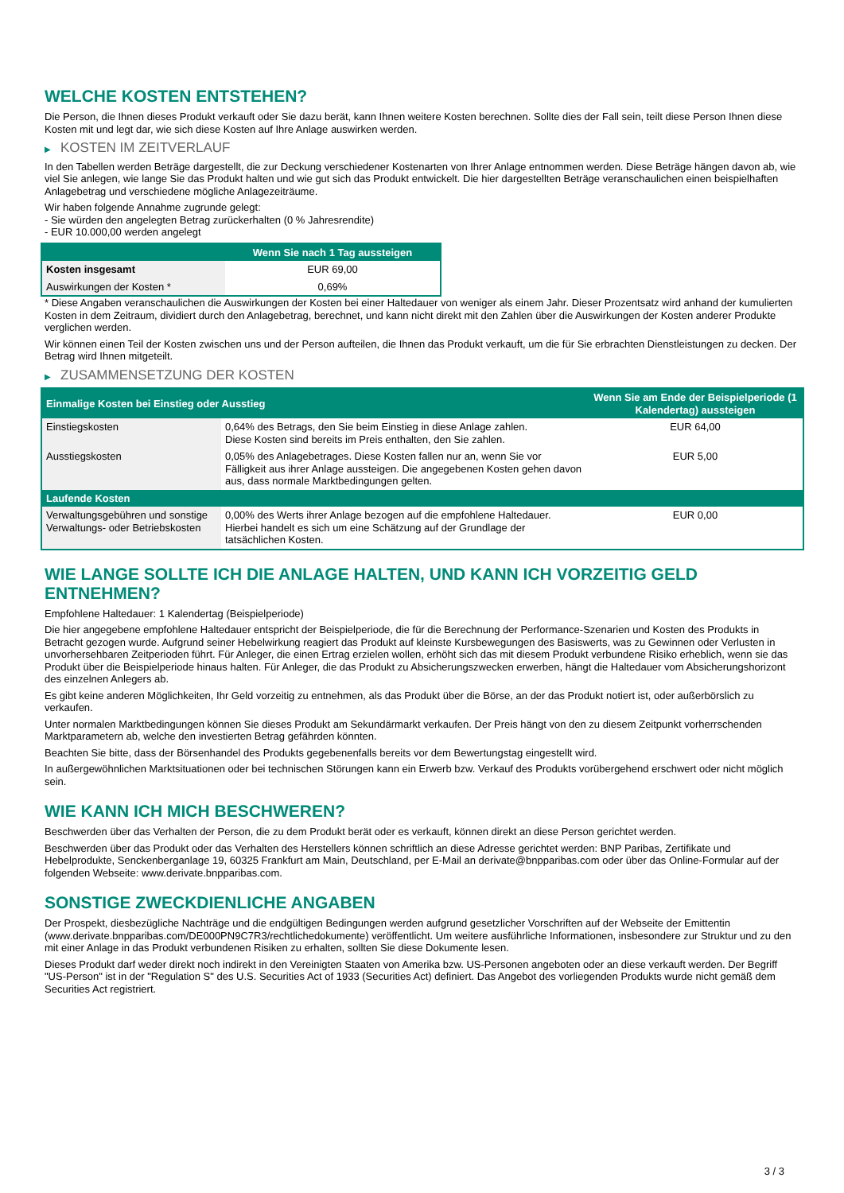WELCHE KOSTEN ENTSTEHEN?
Die Person, die Ihnen dieses Produkt verkauft oder Sie dazu berät, kann Ihnen weitere Kosten berechnen. Sollte dies der Fall sein, teilt diese Person Ihnen diese Kosten mit und legt dar, wie sich diese Kosten auf Ihre Anlage auswirken werden.
▶ KOSTEN IM ZEITVERLAUF
In den Tabellen werden Beträge dargestellt, die zur Deckung verschiedener Kostenarten von Ihrer Anlage entnommen werden. Diese Beträge hängen davon ab, wie viel Sie anlegen, wie lange Sie das Produkt halten und wie gut sich das Produkt entwickelt. Die hier dargestellten Beträge veranschaulichen einen beispielhaften Anlagebetrag und verschiedene mögliche Anlagezeiträume.
Wir haben folgende Annahme zugrunde gelegt:
- Sie würden den angelegten Betrag zurückerhalten (0 % Jahresrendite)
- EUR 10.000,00 werden angelegt
| | Wenn Sie nach 1 Tag aussteigen |
| --- | --- |
| Kosten insgesamt | EUR 69,00 |
| Auswirkungen der Kosten * | 0,69% |
* Diese Angaben veranschaulichen die Auswirkungen der Kosten bei einer Haltedauer von weniger als einem Jahr. Dieser Prozentsatz wird anhand der kumulierten Kosten in dem Zeitraum, dividiert durch den Anlagebetrag, berechnet, und kann nicht direkt mit den Zahlen über die Auswirkungen der Kosten anderer Produkte verglichen werden.
Wir können einen Teil der Kosten zwischen uns und der Person aufteilen, die Ihnen das Produkt verkauft, um die für Sie erbrachten Dienstleistungen zu decken. Der Betrag wird Ihnen mitgeteilt.
▶ ZUSAMMENSETZUNG DER KOSTEN
| Einmalige Kosten bei Einstieg oder Ausstieg | | Wenn Sie am Ende der Beispielperiode (1 Kalendertag) aussteigen |
| --- | --- | --- |
| Einstiegskosten | 0,64% des Betrags, den Sie beim Einstieg in diese Anlage zahlen. Diese Kosten sind bereits im Preis enthalten, den Sie zahlen. | EUR 64,00 |
| Ausstiegskosten | 0,05% des Anlagebetrages. Diese Kosten fallen nur an, wenn Sie vor Fälligkeit aus ihrer Anlage aussteigen. Die angegebenen Kosten gehen davon aus, dass normale Marktbedingungen gelten. | EUR 5,00 |
| Laufende Kosten | | |
| Verwaltungsgebühren und sonstige Verwaltungs- oder Betriebskosten | 0,00% des Werts ihrer Anlage bezogen auf die empfohlene Haltedauer. Hierbei handelt es sich um eine Schätzung auf der Grundlage der tatsächlichen Kosten. | EUR 0,00 |
WIE LANGE SOLLTE ICH DIE ANLAGE HALTEN, UND KANN ICH VORZEITIG GELD ENTNEHMEN?
Empfohlene Haltedauer: 1 Kalendertag (Beispielperiode)
Die hier angegebene empfohlene Haltedauer entspricht der Beispielperiode, die für die Berechnung der Performance-Szenarien und Kosten des Produkts in Betracht gezogen wurde. Aufgrund seiner Hebelwirkung reagiert das Produkt auf kleinste Kursbewegungen des Basiswerts, was zu Gewinnen oder Verlusten in unvorhersehbaren Zeitperioden führt. Für Anleger, die einen Ertrag erzielen wollen, erhöht sich das mit diesem Produkt verbundene Risiko erheblich, wenn sie das Produkt über die Beispielperiode hinaus halten. Für Anleger, die das Produkt zu Absicherungszwecken erwerben, hängt die Haltedauer vom Absicherungshorizont des einzelnen Anlegers ab.
Es gibt keine anderen Möglichkeiten, Ihr Geld vorzeitig zu entnehmen, als das Produkt über die Börse, an der das Produkt notiert ist, oder außerbörslich zu verkaufen.
Unter normalen Marktbedingungen können Sie dieses Produkt am Sekundärmarkt verkaufen. Der Preis hängt von den zu diesem Zeitpunkt vorherrschenden Marktparametern ab, welche den investierten Betrag gefährden könnten.
Beachten Sie bitte, dass der Börsenhandel des Produkts gegebenenfalls bereits vor dem Bewertungstag eingestellt wird.
In außergewöhnlichen Marktsituationen oder bei technischen Störungen kann ein Erwerb bzw. Verkauf des Produkts vorübergehend erschwert oder nicht möglich sein.
WIE KANN ICH MICH BESCHWEREN?
Beschwerden über das Verhalten der Person, die zu dem Produkt berät oder es verkauft, können direkt an diese Person gerichtet werden.
Beschwerden über das Produkt oder das Verhalten des Herstellers können schriftlich an diese Adresse gerichtet werden: BNP Paribas, Zertifikate und Hebelprodukte, Senckenberganlage 19, 60325 Frankfurt am Main, Deutschland, per E-Mail an derivate@bnpparibas.com oder über das Online-Formular auf der folgenden Webseite: www.derivate.bnpparibas.com.
SONSTIGE ZWECKDIENLICHE ANGABEN
Der Prospekt, diesbezügliche Nachträge und die endgültigen Bedingungen werden aufgrund gesetzlicher Vorschriften auf der Webseite der Emittentin (www.derivate.bnpparibas.com/DE000PN9C7R3/rechtlichedokumente) veröffentlicht. Um weitere ausführliche Informationen, insbesondere zur Struktur und zu den mit einer Anlage in das Produkt verbundenen Risiken zu erhalten, sollten Sie diese Dokumente lesen.
Dieses Produkt darf weder direkt noch indirekt in den Vereinigten Staaten von Amerika bzw. US-Personen angeboten oder an diese verkauft werden. Der Begriff "US-Person" ist in der "Regulation S" des U.S. Securities Act of 1933 (Securities Act) definiert. Das Angebot des vorliegenden Produkts wurde nicht gemäß dem Securities Act registriert.
3 / 3